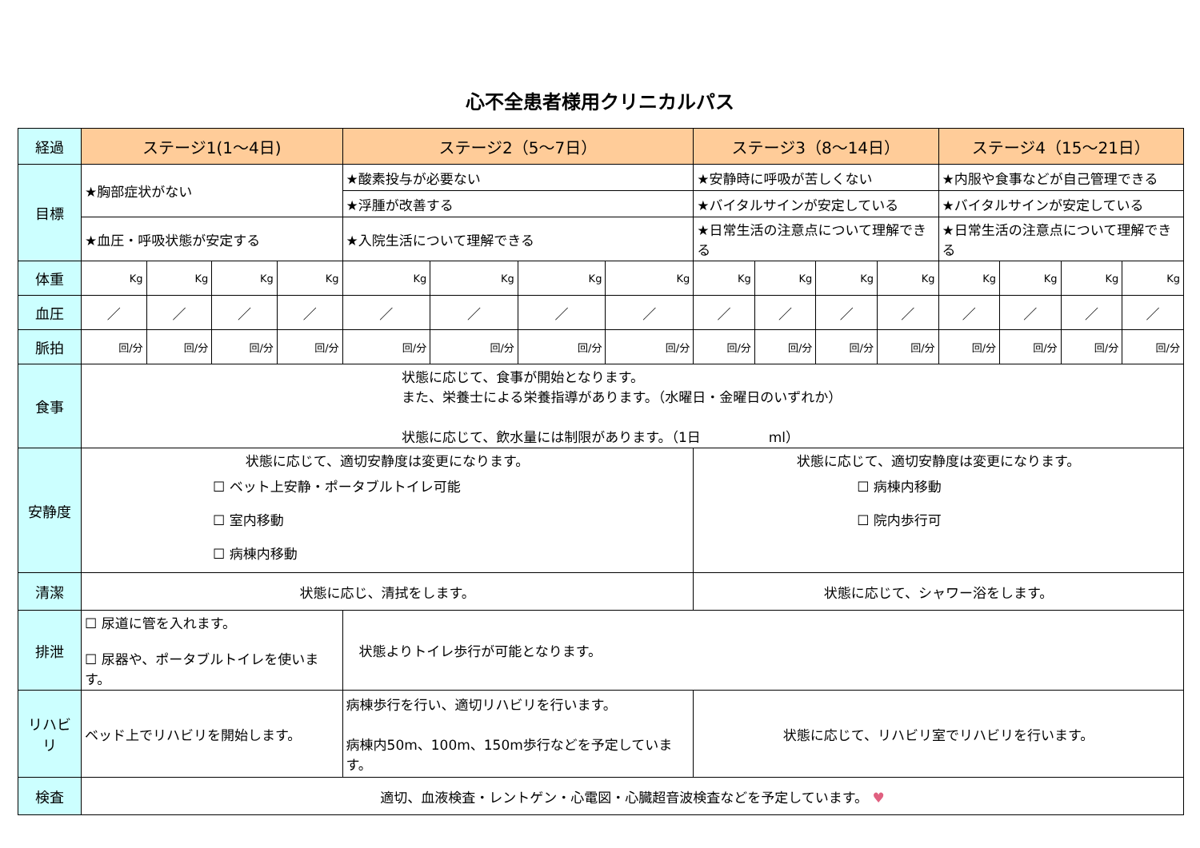心不全患者様用クリニカルパス
| 経過 | ステージ1(1～4日) | | | | ステージ2（5～7日） | | | | ステージ3（8～14日） | | | | ステージ4（15～21日） | | | |
| 目標 | ★胸部症状がない | | | | ★酸素投与が必要ない | | | | ★安静時に呼吸が苦しくない | | | | ★内服や食事などが自己管理できる | | | |
| | | | | | ★浮腫が改善する | | | | ★バイタルサインが安定している | | | | ★バイタルサインが安定している | | | |
| | ★血圧・呼吸状態が安定する | | | | ★入院生活について理解できる | | | | ★日常生活の注意点について理解できる | | | | ★日常生活の注意点について理解できる | | | |
| 体重 | Kg | Kg | Kg | Kg | Kg | Kg | Kg | Kg | Kg | Kg | Kg | Kg | Kg | Kg | Kg | Kg |
| 血圧 | ／ | ／ | ／ | ／ | ／ | ／ | ／ | ／ | ／ | ／ | ／ | ／ | ／ | ／ | ／ | ／ |
| 脈拍 | 回/分 | 回/分 | 回/分 | 回/分 | 回/分 | 回/分 | 回/分 | 回/分 | 回/分 | 回/分 | 回/分 | 回/分 | 回/分 | 回/分 | 回/分 | 回/分 |
| 食事 | 状態に応じて、食事が開始となります。 また、栄養士による栄養指導があります。（水曜日・金曜日のいずれか） 状態に応じて、飲水量には制限があります。（1日 ml） | | | | | | | | | | | | | | | |
| 安静度 | 状態に応じて、適切安静度は変更になります。 ☐ ベット上安静・ポータブルトイレ可能 ☐ 室内移動 ☐ 病棟内移動 | | | | | | | | 状態に応じて、適切安静度は変更になります。 ☐ 病棟内移動 ☐ 院内歩行可 | | | | | | | |
| 清潔 | 状態に応じ、清拭をします。 | | | | | | | | 状態に応じて、シャワー浴をします。 | | | | | | | |
| 排泄 | ☐ 尿道に管を入れます。 ☐ 尿器や、ポータブルトイレを使います。 | | | | 状態よりトイレ歩行が可能となります。 | | | | | | | | | | | |
| リハビリ | ベッド上でリハビリを開始します。 | | | | 病棟歩行を行い、適切リハビリを行います。 病棟内50m、100m、150m歩行などを予定しています。 | | | | 状態に応じて、リハビリ室でリハビリを行います。 | | | | | | | |
| 検査 | 適切、血液検査・レントゲン・心電図・心臓超音波検査などを予定しています。 ♥ | | | | | | | | | | | | | | | |